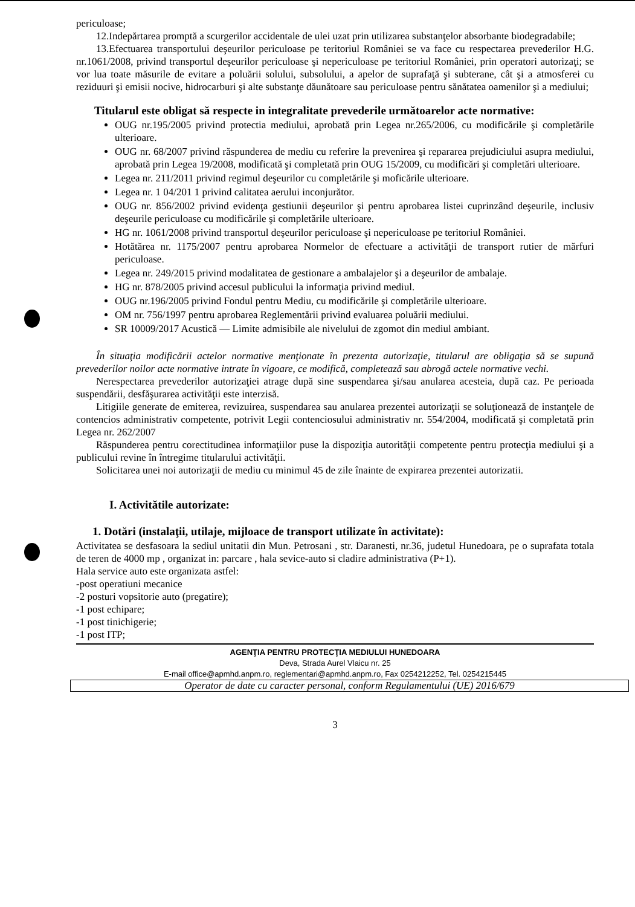periculoase;
12.Indepărtarea promptă a scurgerilor accidentale de ulei uzat prin utilizarea substanţelor absorbante biodegradabile;
13.Efectuarea transportului deşeurilor periculoase pe teritoriul României se va face cu respectarea prevederilor H.G. nr.1061/2008, privind transportul deşeurilor periculoase şi nepericuloase pe teritoriul României, prin operatori autorizaţi; se vor lua toate măsurile de evitare a poluării solului, subsolului, a apelor de suprafaţă şi subterane, cât şi a atmosferei cu reziduuri şi emisii nocive, hidrocarburi şi alte substanţe dăunătoare sau periculoase pentru sănătatea oamenilor şi a mediului;
Titularul este obligat să respecte in integralitate prevederile următoarelor acte normative:
OUG nr.195/2005 privind protectia mediului, aprobată prin Legea nr.265/2006, cu modificările şi completările ulterioare.
OUG nr. 68/2007 privind răspunderea de mediu cu referire la prevenirea şi repararea prejudiciului asupra mediului, aprobată prin Legea 19/2008, modificată şi completată prin OUG 15/2009, cu modificări şi completări ulterioare.
Legea nr. 211/2011 privind regimul deşeurilor cu completările şi moficările ulterioare.
Legea nr. 1 04/201 1 privind calitatea aerului inconjurător.
OUG nr. 856/2002 privind evidenţa gestiunii deşeurilor şi pentru aprobarea listei cuprinzând deşeurile, inclusiv deşeurile periculoase cu modificările şi completările ulterioare.
HG nr. 1061/2008 privind transportul deşeurilor periculoase şi nepericuloase pe teritoriul României.
Hotătărea nr. 1175/2007 pentru aprobarea Normelor de efectuare a activităţii de transport rutier de mărfuri periculoase.
Legea nr. 249/2015 privind modalitatea de gestionare a ambalajelor şi a deşeurilor de ambalaje.
HG nr. 878/2005 privind accesul publicului la informaţia privind mediul.
OUG nr.196/2005 privind Fondul pentru Mediu, cu modificările şi completările ulterioare.
OM nr. 756/1997 pentru aprobarea Reglementării privind evaluarea poluării mediului.
SR 10009/2017 Acustică — Limite admisibile ale nivelului de zgomot din mediul ambiant.
În situaţia modificării actelor normative menţionate în prezenta autorizaţie, titularul are obligaţia să se supună prevederilor noilor acte normative intrate în vigoare, ce modifică, completează sau abrogă actele normative vechi.
Nerespectarea prevederilor autorizaţiei atrage după sine suspendarea şi/sau anularea acesteia, după caz. Pe perioada suspendării, desfăşurarea activităţii este interzisă.
Litigiile generate de emiterea, revizuirea, suspendarea sau anularea prezentei autorizaţii se soluţionează de instanţele de contencios administrativ competente, potrivit Legii contenciosului administrativ nr. 554/2004, modificată şi completată prin Legea nr. 262/2007
Răspunderea pentru corectitudinea informaţiilor puse la dispoziţia autorităţii competente pentru protecţia mediului şi a publicului revine în întregime titularului activităţii.
Solicitarea unei noi autorizaţii de mediu cu minimul 45 de zile înainte de expirarea prezentei autorizatii.
I. Activitătile autorizate:
1. Dotări (instalaţii, utilaje, mijloace de transport utilizate în activitate):
Activitatea se desfasoara la sediul unitatii din Mun. Petrosani , str. Daranesti, nr.36, judetul Hunedoara, pe o suprafata totala de teren de 4000 mp , organizat in: parcare , hala sevice-auto si cladire administrativa (P+1).
Hala service auto este organizata astfel:
-post operatiuni mecanice
-2 posturi vopsitorie auto (pregatire);
-1 post echipare;
-1 post tinichigerie;
-1 post ITP;
AGENŢIA PENTRU PROTECŢIA MEDIULUI HUNEDOARA
Deva, Strada Aurel Vlaicu nr. 25
E-mail office@apmhd.anpm.ro, reglementari@apmhd.anpm.ro, Fax 0254212252, Tel. 0254215445
Operator de date cu caracter personal, conform Regulamentului (UE) 2016/679
3